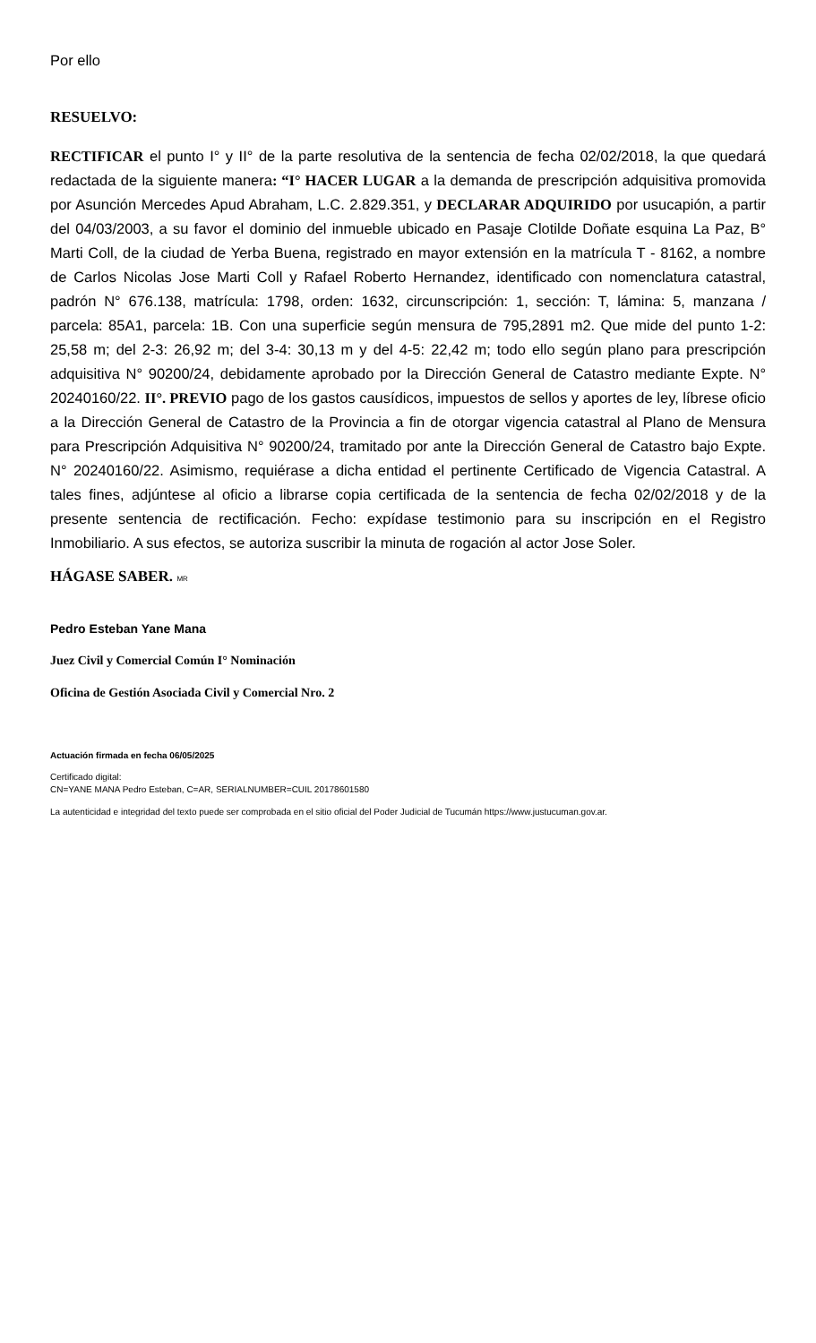Por ello
RESUELVO:
RECTIFICAR el punto I° y II° de la parte resolutiva de la sentencia de fecha 02/02/2018, la que quedará redactada de la siguiente manera: “I° HACER LUGAR a la demanda de prescripción adquisitiva promovida por Asunción Mercedes Apud Abraham, L.C. 2.829.351, y DECLARAR ADQUIRIDO por usucapión, a partir del 04/03/2003, a su favor el dominio del inmueble ubicado en Pasaje Clotilde Doñate esquina La Paz, B° Marti Coll, de la ciudad de Yerba Buena, registrado en mayor extensión en la matrícula T - 8162, a nombre de Carlos Nicolas Jose Marti Coll y Rafael Roberto Hernandez, identificado con nomenclatura catastral, padrón N° 676.138, matrícula: 1798, orden: 1632, circunscripción: 1, sección: T, lámina: 5, manzana / parcela: 85A1, parcela: 1B. Con una superficie según mensura de 795,2891 m2. Que mide del punto 1-2: 25,58 m; del 2-3: 26,92 m; del 3-4: 30,13 m y del 4-5: 22,42 m; todo ello según plano para prescripción adquisitiva N° 90200/24, debidamente aprobado por la Dirección General de Catastro mediante Expte. N° 20240160/22. II°. PREVIO pago de los gastos causídicos, impuestos de sellos y aportes de ley, líbrese oficio a la Dirección General de Catastro de la Provincia a fin de otorgar vigencia catastral al Plano de Mensura para Prescripción Adquisitiva N° 90200/24, tramitado por ante la Dirección General de Catastro bajo Expte. N° 20240160/22. Asimismo, requiérase a dicha entidad el pertinente Certificado de Vigencia Catastral. A tales fines, adjúntese al oficio a librarse copia certificada de la sentencia de fecha 02/02/2018 y de la presente sentencia de rectificación. Fecho: expídase testimonio para su inscripción en el Registro Inmobiliario. A sus efectos, se autoriza suscribir la minuta de rogación al actor Jose Soler.
HÁGASE SABER. MR
Pedro Esteban Yane Mana
Juez Civil y Comercial Común I° Nominación
Oficina de Gestión Asociada Civil y Comercial Nro. 2
Actuación firmada en fecha 06/05/2025
Certificado digital:
CN=YANE MANA Pedro Esteban, C=AR, SERIALNUMBER=CUIL 20178601580
La autenticidad e integridad del texto puede ser comprobada en el sitio oficial del Poder Judicial de Tucumán https://www.justucuman.gov.ar.